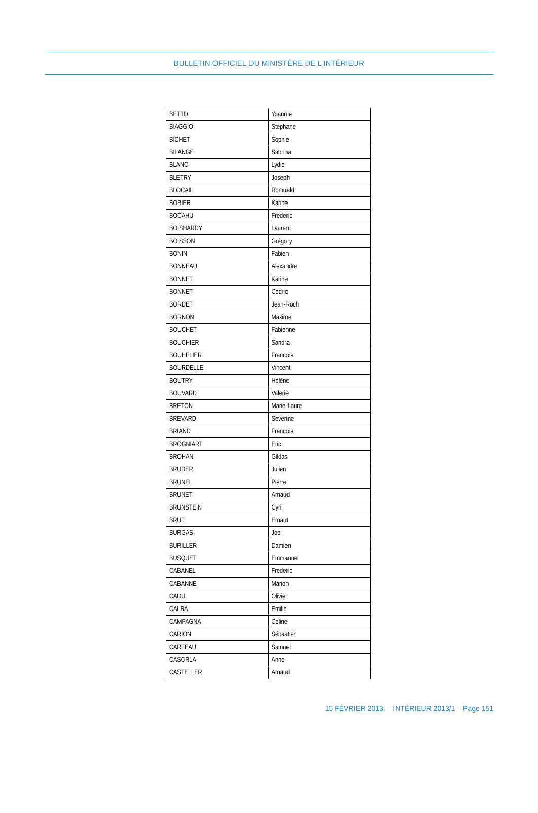BULLETIN OFFICIEL DU MINISTÈRE DE L’INTÉRIEUR
| BETTO | Yoannie |
| BIAGGIO | Stephane |
| BICHET | Sophie |
| BILANGE | Sabrina |
| BLANC | Lydie |
| BLETRY | Joseph |
| BLOCAIL | Romuald |
| BOBIER | Karine |
| BOCAHU | Frederic |
| BOISHARDY | Laurent |
| BOISSON | Grégory |
| BONIN | Fabien |
| BONNEAU | Alexandre |
| BONNET | Karine |
| BONNET | Cedric |
| BORDET | Jean-Roch |
| BORNON | Maxime |
| BOUCHET | Fabienne |
| BOUCHIER | Sandra |
| BOUHELIER | Francois |
| BOURDELLE | Vincent |
| BOUTRY | Hélène |
| BOUVARD | Valerie |
| BRETON | Marie-Laure |
| BREVARD | Severine |
| BRIAND | Francois |
| BROGNIART | Eric |
| BROHAN | Gildas |
| BRUDER | Julien |
| BRUNEL | Pierre |
| BRUNET | Arnaud |
| BRUNSTEIN | Cyril |
| BRUT | Ernaut |
| BURGAS | Joel |
| BURILLER | Damien |
| BUSQUET | Emmanuel |
| CABANEL | Frederic |
| CABANNE | Marion |
| CADU | Olivier |
| CALBA | Emilie |
| CAMPAGNA | Celine |
| CARION | Sébastien |
| CARTEAU | Samuel |
| CASORLA | Anne |
| CASTELLER | Arnaud |
15 FÉVRIER 2013. – INTÉRIEUR 2013/1 – Page 151